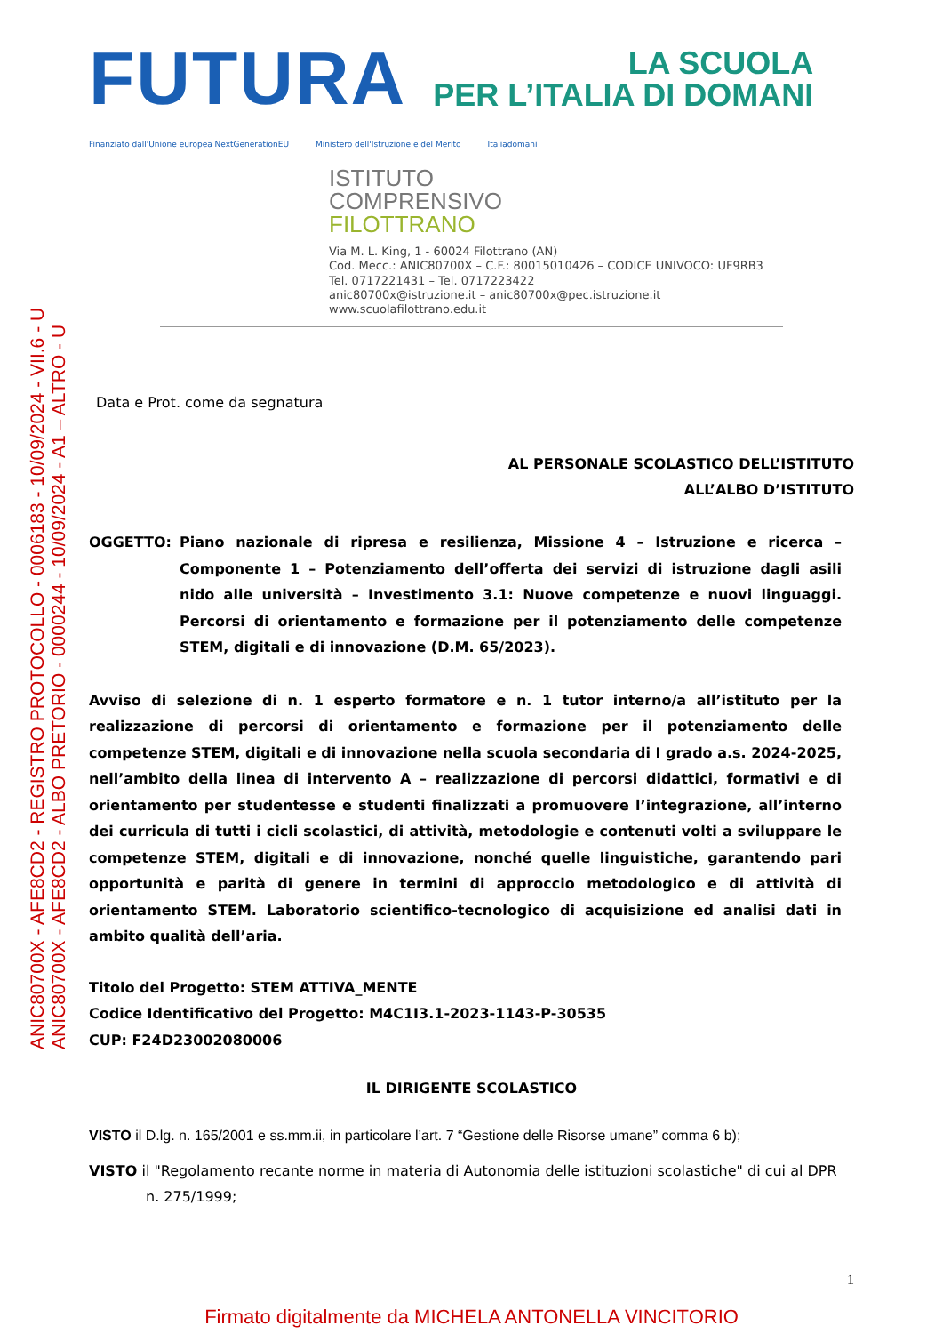ANIC80700X - AFE8CD2 - REGISTRO PROTOCOLLO - 0006183 - 10/09/2024 - VII.6 - U
ANIC80700X - AFE8CD2 - ALBO PRETORIO - 0000244 - 10/09/2024 - A1 – ALTRO - U
FUTURA
LA SCUOLA
PER L’ITALIA DI DOMANI
Finanziato dall'Unione europea NextGenerationEU Ministero dell'Istruzione e del Merito Italiadomani
ISTITUTO
COMPRENSIVO
FILOTTRANO
Via M. L. King, 1 - 60024 Filottrano (AN)
Cod. Mecc.: ANIC80700X – C.F.: 80015010426 – CODICE UNIVOCO: UF9RB3
Tel. 0717221431 – Tel. 0717223422
anic80700x@istruzione.it – anic80700x@pec.istruzione.it
www.scuolafilottrano.edu.it
Data e Prot. come da segnatura
AL PERSONALE SCOLASTICO DELL’ISTITUTO
ALL’ALBO D’ISTITUTO
OGGETTO: Piano nazionale di ripresa e resilienza, Missione 4 – Istruzione e ricerca – Componente 1 – Potenziamento dell’offerta dei servizi di istruzione dagli asili nido alle università – Investimento 3.1: Nuove competenze e nuovi linguaggi. Percorsi di orientamento e formazione per il potenziamento delle competenze STEM, digitali e di innovazione (D.M. 65/2023).
Avviso di selezione di n. 1 esperto formatore e n. 1 tutor interno/a all’istituto per la realizzazione di percorsi di orientamento e formazione per il potenziamento delle competenze STEM, digitali e di innovazione nella scuola secondaria di I grado a.s. 2024-2025, nell’ambito della linea di intervento A – realizzazione di percorsi didattici, formativi e di orientamento per studentesse e studenti finalizzati a promuovere l’integrazione, all’interno dei curricula di tutti i cicli scolastici, di attività, metodologie e contenuti volti a sviluppare le competenze STEM, digitali e di innovazione, nonché quelle linguistiche, garantendo pari opportunità e parità di genere in termini di approccio metodologico e di attività di orientamento STEM. Laboratorio scientifico-tecnologico di acquisizione ed analisi dati in ambito qualità dell’aria.
Titolo del Progetto: STEM ATTIVA_MENTE
Codice Identificativo del Progetto: M4C1I3.1-2023-1143-P-30535
CUP: F24D23002080006
IL DIRIGENTE SCOLASTICO
VISTO il D.lg. n. 165/2001 e ss.mm.ii, in particolare l’art. 7 “Gestione delle Risorse umane” comma 6 b);
VISTO il "Regolamento recante norme in materia di Autonomia delle istituzioni scolastiche" di cui al DPR n. 275/1999;
1
Firmato digitalmente da MICHELA ANTONELLA VINCITORIO